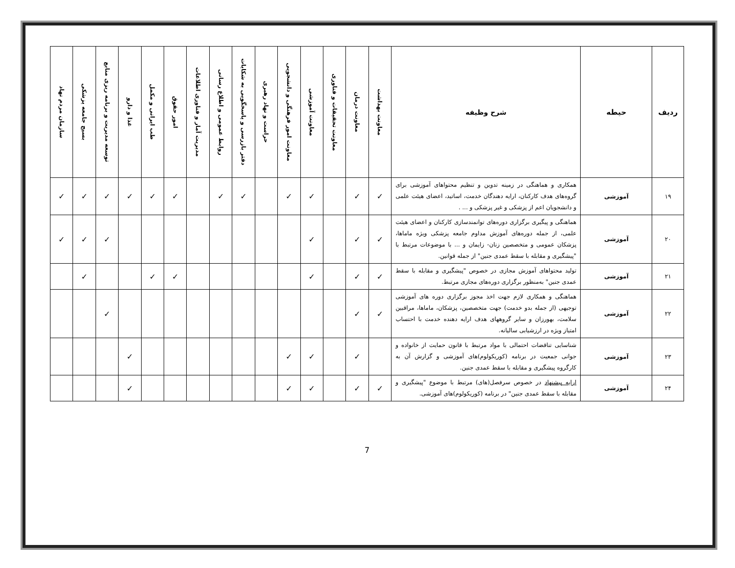| ردیف | حیطه | شرح وظیفه | معاونت بهداشت | معاونت درمان | معاونت تحقیقات و فناوری | معاونت آموزشی | معاونت امور فرهنگی و دانشجویی | حراست و نهاد رهبری | دفتر بازرسی و پاسخگویی به شکایات | روابط عمومی و اطلاع رسانی | مدیریت آمار و فناوری اطلاعات | امور حقوق | طب ایرانی و مکمل | غذا و دارو | توسعه مدیریت و برنامه ریزی منابع | بسیج جامعه پزشکی | سازمان مردم نهاد |
| --- | --- | --- | --- | --- | --- | --- | --- | --- | --- | --- | --- | --- | --- | --- | --- | --- | --- |
| ۱۹ | آموزشی | همکاری و هماهنگی در زمینه تدوین و تنظیم محتواهای آموزشی برای گروه‌های هدف کارکنان، ارایه دهندگان خدمت، اساتید، اعضای هیئت علمی و دانشجویان اعم از پزشکی و غیر پزشکی و ... . | ✓ | ✓ | | ✓ | ✓ | | ✓ | ✓ | | ✓ | ✓ | ✓ | ✓ | ✓ | ✓ |
| ۲۰ | آموزشی | هماهنگی و پیگیری برگزاری دوره‌های توانمندسازی کارکنان و اعضای هیئت علمی، از جمله دوره‌های آموزش مداوم جامعه پزشکی ویژه ماماها، پزشکان عمومی و متخصصین زنان- زایمان و ... با موضوعات مرتبط با "پیشگیری و مقابله با سقط عمدی جنین" از جمله قوانین. | ✓ | ✓ | | ✓ | | | | | | | | | ✓ | ✓ | ✓ |
| ۲۱ | آموزشی | تولید محتواهای آموزش مجازی در خصوص "پیشگیری و مقابله با سقط عمدی جنین" به‌منظور برگزاری دوره‌های مجازی مرتبط. | ✓ | ✓ | | ✓ | | | | | | ✓ | ✓ | | | ✓ | |
| ۲۲ | آموزشی | هماهنگی و همکاری لازم جهت اخذ مجوز برگزاری دوره های آموزشی توجیهی (از جمله بدو خدمت) جهت متخصصین، پزشکان، ماماها، مراقبین سلامت، بهورزان و سایر گروههای هدف ارایه دهنده خدمت با احتساب امتیاز ویژه در ارزشیابی سالیانه. | ✓ | ✓ | | | | | | | | | | | ✓ | | |
| ۲۳ | آموزشی | شناسایی تناقضات احتمالی با مواد مرتبط با قانون حمایت از خانواده و جوانی جمعیت در برنامه (کوریکولوم)های آموزشی و گزارش آن به کارگروه پیشگیری و مقابله با سقط عمدی جنین. | | ✓ | | ✓ | ✓ | | | | | | | ✓ | | | |
| ۲۴ | آموزشی | ارایه پیشنهاد در خصوص سرفصل(های) مرتبط با موضوع "پیشگیری و مقابله با سقط عمدی جنین" در برنامه (کوریکولوم)های آموزشی. | ✓ | ✓ | | ✓ | ✓ | | | | | | | ✓ | | | |
7